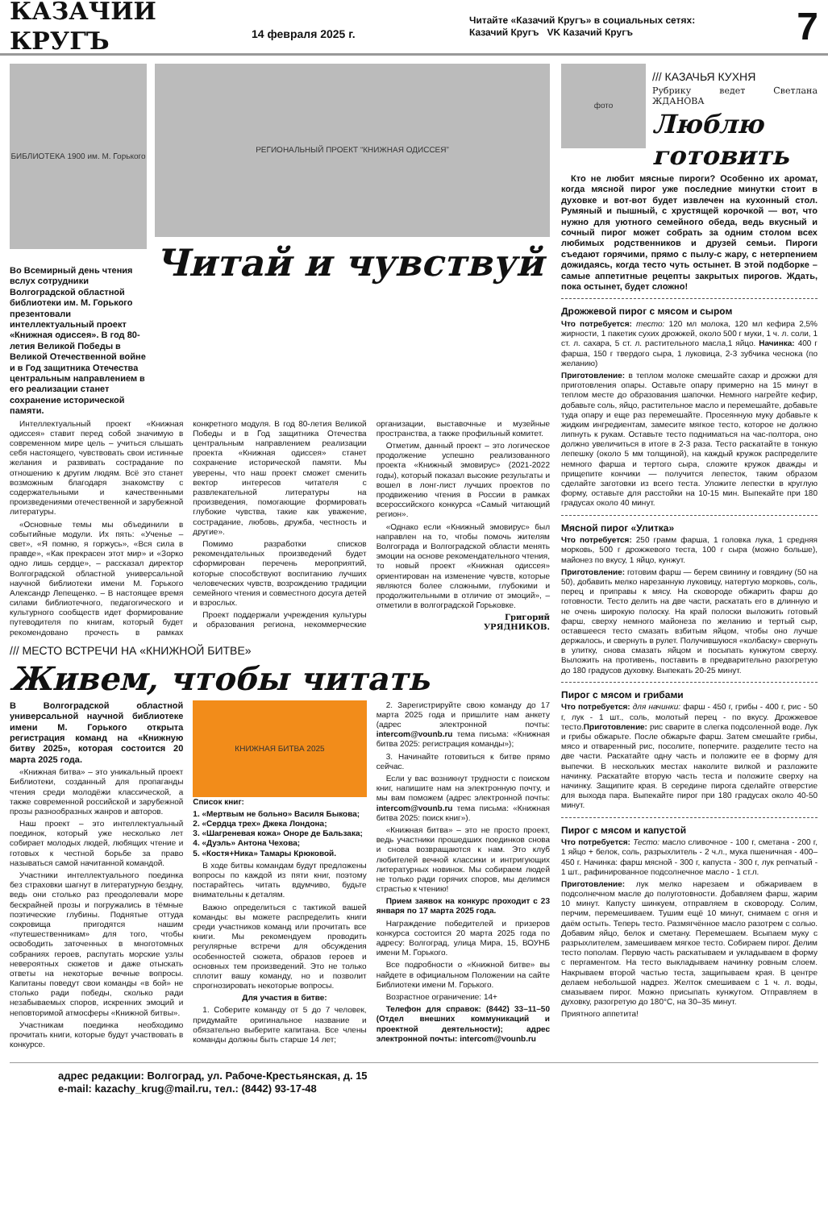КАЗАЧИЙ КРУГЪ
14 февраля 2025 г.
Читайте «Казачий Кругъ» в социальных сетях:
Казачий Кругъ VK Казачий Кругъ
7
БИБЛИОТЕКА 1900 им. М. Горького
Во Всемирный день чтения вслух сотрудники Волгоградской областной библиотеки им. М. Горького презентовали интеллектуальный проект «Книжная одиссея». В год 80-летия Великой Победы в Великой Отечественной войне и в Год защитника Отечества центральным направлением в его реализации станет сохранение исторической памяти.
РЕГИОНАЛЬНЫЙ ПРОЕКТ “КНИЖНАЯ ОДИССЕЯ”
Читай и чувствуй
Интеллектуальный проект «Книжная одиссея» ставит перед собой значимую в современном мире цель – учиться слышать себя настоящего, чувствовать свои истинные желания и развивать сострадание по отношению к другим людям. Всё это станет возможным благодаря знакомству с содержательными и качественными произведениями отечественной и зарубежной литературы.
«Основные темы мы объединили в событийные модули. Их пять: «Ученье – свет», «Я помню, я горжусь», «Вся сила в правде», «Как прекрасен этот мир» и «Зорко одно лишь сердце», – рассказал директор Волгоградской областной универсальной научной библиотеки имени М. Горького Александр Лепещенко. – В настоящее время силами библиотечного, педагогического и культурного сообществ идет формирование путеводителя по книгам, который будет рекомендовано прочесть в рамках конкретного модуля. В год 80-летия Великой Победы и в Год защитника Отечества центральным направлением реализации проекта «Книжная одиссея» станет сохранение исторической памяти. Мы уверены, что наш проект сможет сменить вектор интересов читателя с развлекательной литературы на произведения, помогающие формировать глубокие чувства, такие как уважение, сострадание, любовь, дружба, честность и другие».
Помимо разработки списков рекомендательных произведений будет сформирован перечень мероприятий, которые способствуют воспитанию лучших человеческих чувств, возрождению традиции семейного чтения и совместного досуга детей и взрослых.
Проект поддержали учреждения культуры и образования региона, некоммерческие организации, выставочные и музейные пространства, а также профильный комитет.
Отметим, данный проект – это логическое продолжение успешно реализованного проекта «Книжный эмовирус» (2021-2022 годы), который показал высокие результаты и вошел в лонг-лист лучших проектов по продвижению чтения в России в рамках всероссийского конкурса «Самый читающий регион».
«Однако если «Книжный эмовирус» был направлен на то, чтобы помочь жителям Волгограда и Волгоградской области менять эмоции на основе рекомендательного чтения, то новый проект «Книжная одиссея» ориентирован на изменение чувств, которые являются более сложными, глубокими и продолжительными в отличие от эмоций», – отметили в волгоградской Горьковке.
Григорий
УРЯДНИКОВ.
/// МЕСТО ВСТРЕЧИ НА «КНИЖНОЙ БИТВЕ»
Живем, чтобы читать
В Волгоградской областной универсальной научной библиотеке имени М. Горького открыта регистрация команд на «Книжную битву 2025», которая состоится 20 марта 2025 года.
«Книжная битва» – это уникальный проект Библиотеки, созданный для пропаганды чтения среди молодёжи классической, а также современной российской и зарубежной прозы разнообразных жанров и авторов.
Наш проект – это интеллектуальный поединок, который уже несколько лет собирает молодых людей, любящих чтение и готовых к честной борьбе за право называться самой начитанной командой.
Участники интеллектуального поединка без страховки шагнут в литературную бездну, ведь они столько раз преодолевали море бескрайней прозы и погружались в тёмные поэтические глубины. Поднятые оттуда сокровища пригодятся нашим «путешественникам» для того, чтобы освободить заточенных в многотомных собраниях героев, распутать морские узлы невероятных сюжетов и даже отыскать ответы на некоторые вечные вопросы. Капитаны поведут свои команды «в бой» не столько ради победы, сколько ради незабываемых споров, искренних эмоций и неповторимой атмосферы «Книжной битвы».
Участникам поединка необходимо прочитать книги, которые будут участвовать в конкурсе.
КНИЖНАЯ БИТВА 2025
Список книг:
1. «Мертвым не больно» Василя Быкова;
2. «Сердца трех» Джека Лондона;
3. «Шагреневая кожа» Оноре де Бальзака;
4. «Дуэль» Антона Чехова;
5. «Костя+Ника» Тамары Крюковой.
В ходе битвы командам будут предложены вопросы по каждой из пяти книг, поэтому постарайтесь читать вдумчиво, будьте внимательны к деталям.
Важно определиться с тактикой вашей команды: вы можете распределить книги среди участников команд или прочитать все книги. Мы рекомендуем проводить регулярные встречи для обсуждения особенностей сюжета, образов героев и основных тем произведений. Это не только сплотит вашу команду, но и позволит спрогнозировать некоторые вопросы.
Для участия в битве:
1. Соберите команду от 5 до 7 человек, придумайте оригинальное название и обязательно выберите капитана. Все члены команды должны быть старше 14 лет;
2. Зарегистрируйте свою команду до 17 марта 2025 года и пришлите нам анкету (адрес электронной почты: intercom@vounb.ru тема письма: «Книжная битва 2025: регистрация команды»);
3. Начинайте готовиться к битве прямо сейчас.
Если у вас возникнут трудности с поиском книг, напишите нам на электронную почту, и мы вам поможем (адрес электронной почты: intercom@vounb.ru тема письма: «Книжная битва 2025: поиск книг»).
«Книжная битва» – это не просто проект, ведь участники прошедших поединков снова и снова возвращаются к нам. Это клуб любителей вечной классики и интригующих литературных новинок. Мы собираем людей не только ради горячих споров, мы делимся страстью к чтению!
Прием заявок на конкурс проходит с 23 января по 17 марта 2025 года.
Награждение победителей и призеров конкурса состоится 20 марта 2025 года по адресу: Волгоград, улица Мира, 15, ВОУНБ имени М. Горького.
Все подробности о «Книжной битве» вы найдете в официальном Положении на сайте Библиотеки имени М. Горького.
Возрастное ограничение: 14+
Телефон для справок: (8442) 33–11–50 (Отдел внешних коммуникаций и проектной деятельности); адрес электронной почты: intercom@vounb.ru
фото
/// КАЗАЧЬЯ КУХНЯ
Рубрику ведет Светлана ЖДАНОВА
Люблю готовить
Кто не любит мясные пироги? Особенно их аромат, когда мясной пирог уже последние минутки стоит в духовке и вот-вот будет извлечен на кухонный стол. Румяный и пышный, с хрустящей корочкой — вот, что нужно для уютного семейного обеда, ведь вкусный и сочный пирог может собрать за одним столом всех любимых родственников и друзей семьи. Пироги съедают горячими, прямо с пылу-с жару, с нетерпением дожидаясь, когда тесто чуть остынет. В этой подборке – самые аппетитные рецепты закрытых пирогов. Ждать, пока остынет, будет сложно!
Дрожжевой пирог с мясом и сыром
Что потребуется: тесто: 120 мл молока, 120 мл кефира 2,5% жирности, 1 пакетик сухих дрожжей, около 500 г муки, 1 ч. л. соли, 1 ст. л. сахара, 5 ст. л. растительного масла,1 яйцо. Начинка: 400 г фарша, 150 г твердого сыра, 1 луковица, 2-3 зубчика чеснока (по желанию)
Приготовление: в теплом молоке смешайте сахар и дрожжи для приготовления опары. Оставьте опару примерно на 15 минут в теплом месте до образования шапочки. Немного нагрейте кефир, добавьте соль, яйцо, растительное масло и перемешайте, добавьте туда опару и еще раз перемешайте. Просеянную муку добавьте к жидким ингредиентам, замесите мягкое тесто, которое не должно липнуть к рукам. Оставьте тесто подниматься на час-полтора, оно должно увеличиться в итоге в 2-3 раза. Тесто раскатайте в тонкую лепешку (около 5 мм толщиной), на каждый кружок распределите немного фарша и тертого сыра, сложите кружок дважды и прищепите кончики — получится лепесток, таким образом сделайте заготовки из всего теста. Уложите лепестки в круглую форму, оставьте для расстойки на 10-15 мин. Выпекайте при 180 градусах около 40 минут.
Мясной пирог «Улитка»
Что потребуется: 250 грамм фарша, 1 головка лука, 1 средняя морковь, 500 г дрожжевого теста, 100 г сыра (можно больше), майонез по вкусу, 1 яйцо, кунжут.
Приготовление: готовим фарш — берем свинину и говядину (50 на 50), добавить мелко нарезанную луковицу, натертую морковь, соль, перец и приправы к мясу. На сковороде обжарить фарш до готовности. Тесто делить на две части, раскатать его в длинную и не очень широкую полоску. На край полоски выложить готовый фарш, сверху немного майонеза по желанию и тертый сыр, оставшееся тесто смазать взбитым яйцом, чтобы оно лучше держалось, и свернуть в рулет. Получившуюся «колбаску» свернуть в улитку, снова смазать яйцом и посыпать кунжутом сверху. Выложить на противень, поставить в предварительно разогретую до 180 градусов духовку. Выпекать 20-25 минут.
Пирог с мясом и грибами
Что потребуется: для начинки: фарш - 450 г, грибы - 400 г, рис - 50 г, лук - 1 шт., соль, молотый перец - по вкусу. Дрожжевое тесто.Приготовление: рис сварите в слегка подсоленной воде. Лук и грибы обжарьте. После обжарьте фарш. Затем смешайте грибы, мясо и отваренный рис, посолите, поперчите. разделите тесто на две части. Раскатайте одну часть и положите ее в форму для выпечки. В нескольких местах наколите вилкой и разложите начинку. Раскатайте вторую часть теста и положите сверху на начинку. Защипите края. В середине пирога сделайте отверстие для выхода пара. Выпекайте пирог при 180 градусах около 40-50 минут.
Пирог с мясом и капустой
Что потребуется: Тесто: масло сливочное - 100 г, сметана - 200 г, 1 яйцо + белок, соль, разрыхлитель - 2 ч.л., мука пшеничная - 400–450 г. Начинка: фарш мясной - 300 г, капуста - 300 г, лук репчатый - 1 шт., рафинированное подсолнечное масло - 1 ст.л.
Приготовление: лук мелко нарезаем и обжариваем в подсолнечном масле до полуготовности. Добавляем фарш, жарим 10 минут. Капусту шинкуем, отправляем в сковороду. Солим, перчим, перемешиваем. Тушим ещё 10 минут, снимаем с огня и даём остыть. Теперь тесто. Размягчённое масло разотрем с солью. Добавим яйцо, белок и сметану. Перемешаем. Всыпаем муку с разрыхлителем, замешиваем мягкое тесто. Собираем пирог. Делим тесто пополам. Первую часть раскатываем и укладываем в форму с пергаментом. На тесто выкладываем начинку ровным слоем. Накрываем второй частью теста, защипываем края. В центре делаем небольшой надрез. Желток смешиваем с 1 ч. л. воды, смазываем пирог. Можно присыпать кунжутом. Отправляем в духовку, разогретую до 180°С, на 30–35 минут.
Приятного аппетита!
адрес редакции: Волгоград, ул. Рабоче-Крестьянская, д. 15
e-mail: kazachy_krug@mail.ru, тел.: (8442) 93-17-48